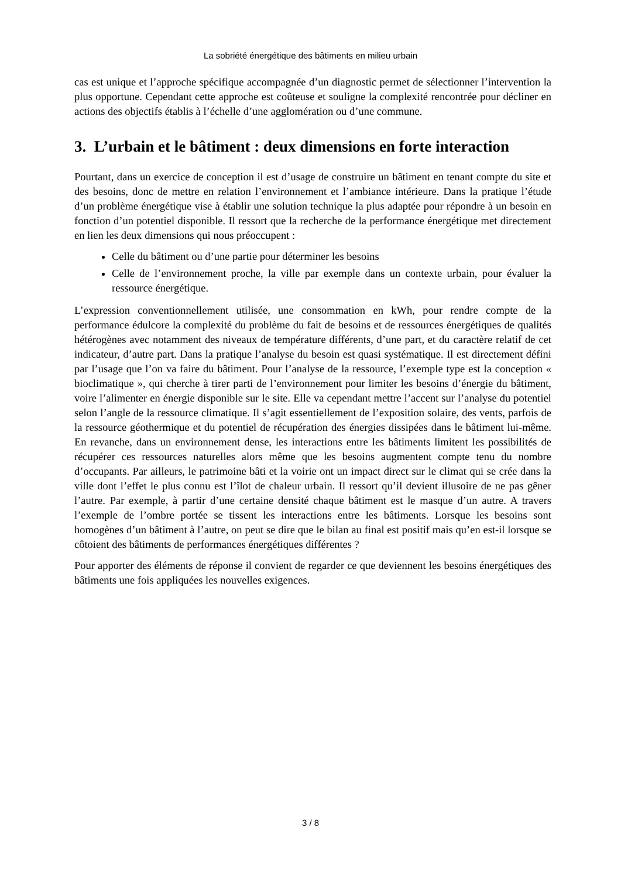La sobriété énergétique des bâtiments en milieu urbain
cas est unique et l’approche spécifique accompagnée d’un diagnostic permet de sélectionner l’intervention la plus opportune. Cependant cette approche est coûteuse et souligne la complexité rencontrée pour décliner en actions des objectifs établis à l’échelle d’une agglomération ou d’une commune.
3. L’urbain et le bâtiment : deux dimensions en forte interaction
Pourtant, dans un exercice de conception il est d’usage de construire un bâtiment en tenant compte du site et des besoins, donc de mettre en relation l’environnement et l’ambiance intérieure. Dans la pratique l’étude d’un problème énergétique vise à établir une solution technique la plus adaptée pour répondre à un besoin en fonction d’un potentiel disponible. Il ressort que la recherche de la performance énergétique met directement en lien les deux dimensions qui nous préoccupent :
Celle du bâtiment ou d’une partie pour déterminer les besoins
Celle de l’environnement proche, la ville par exemple dans un contexte urbain, pour évaluer la ressource énergétique.
L’expression conventionnellement utilisée, une consommation en kWh, pour rendre compte de la performance édulcore la complexité du problème du fait de besoins et de ressources énergétiques de qualités hétérogènes avec notamment des niveaux de température différents, d’une part, et du caractère relatif de cet indicateur, d’autre part. Dans la pratique l’analyse du besoin est quasi systématique. Il est directement défini par l’usage que l’on va faire du bâtiment. Pour l’analyse de la ressource, l’exemple type est la conception « bioclimatique », qui cherche à tirer parti de l’environnement pour limiter les besoins d’énergie du bâtiment, voire l’alimenter en énergie disponible sur le site. Elle va cependant mettre l’accent sur l’analyse du potentiel selon l’angle de la ressource climatique. Il s’agit essentiellement de l’exposition solaire, des vents, parfois de la ressource géothermique et du potentiel de récupération des énergies dissipées dans le bâtiment lui-même. En revanche, dans un environnement dense, les interactions entre les bâtiments limitent les possibilités de récupérer ces ressources naturelles alors même que les besoins augmentent compte tenu du nombre d’occupants. Par ailleurs, le patrimoine bâti et la voirie ont un impact direct sur le climat qui se crée dans la ville dont l’effet le plus connu est l’îlot de chaleur urbain. Il ressort qu’il devient illusoire de ne pas gêner l’autre. Par exemple, à partir d’une certaine densité chaque bâtiment est le masque d’un autre. A travers l’exemple de l’ombre portée se tissent les interactions entre les bâtiments. Lorsque les besoins sont homogènes d’un bâtiment à l’autre, on peut se dire que le bilan au final est positif mais qu’en est-il lorsque se côtoient des bâtiments de performances énergétiques différentes ?
Pour apporter des éléments de réponse il convient de regarder ce que deviennent les besoins énergétiques des bâtiments une fois appliquées les nouvelles exigences.
3 / 8